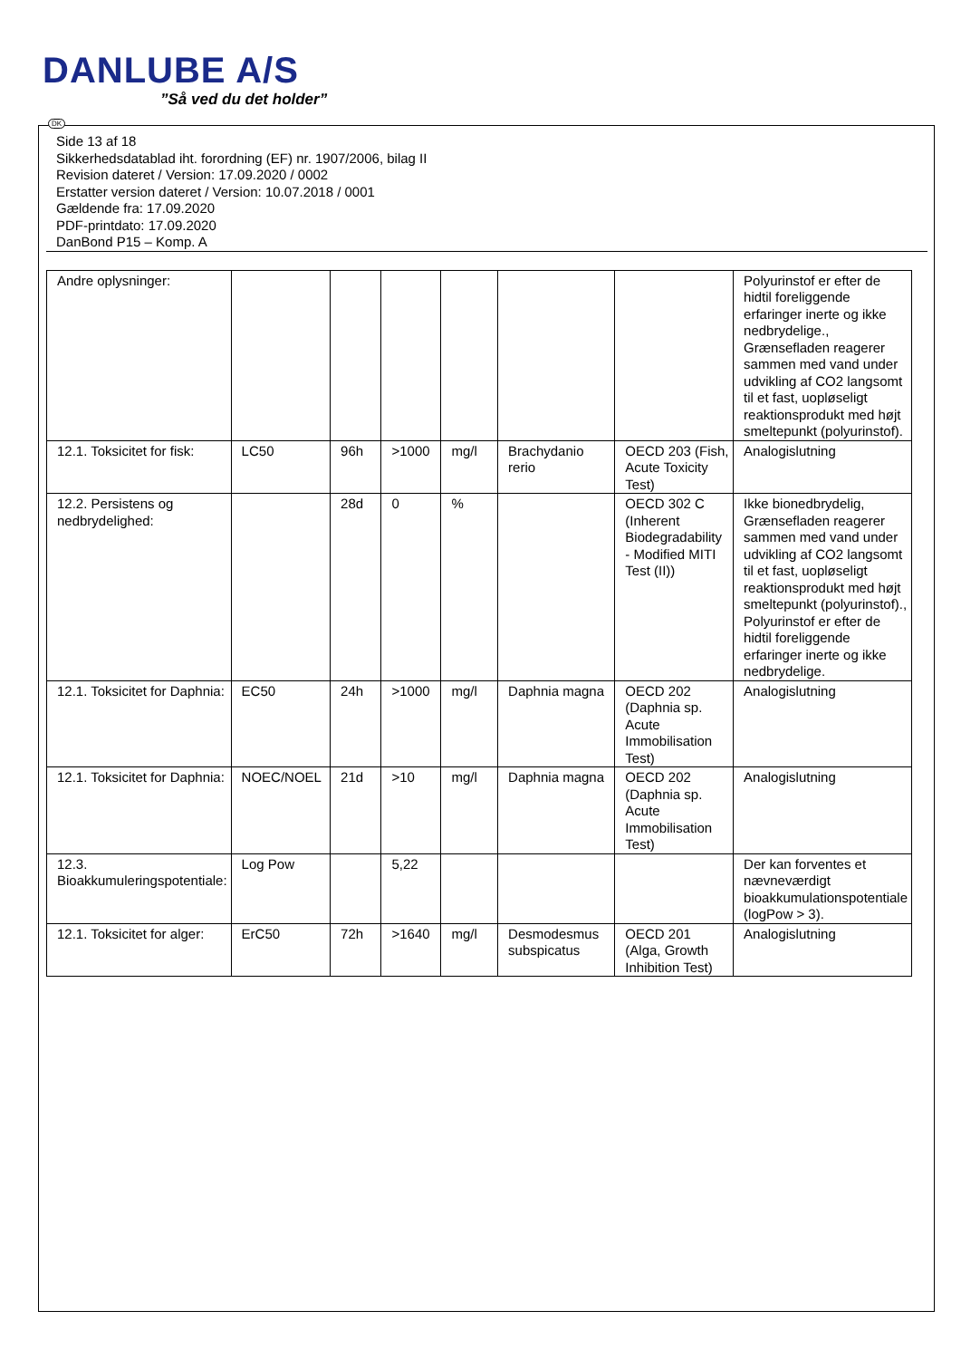DANLUBE A/S
”Så ved du det holder”
DK
Side 13 af 18
Sikkerhedsdatablad iht. forordning (EF) nr. 1907/2006, bilag II
Revision dateret / Version: 17.09.2020 / 0002
Erstatter version dateret / Version: 10.07.2018 / 0001
Gældende fra: 17.09.2020
PDF-printdato: 17.09.2020
DanBond P15 – Komp. A
| Andre oplysninger: | | | | | | | Polyurinstof er efter de hidtil foreliggende erfaringer inerte og ikke nedbrydelige., Grænsefladen reagerer sammen med vand under udvikling af CO2 langsomt til et fast, uopløseligt reaktionsprodukt med højt smeltepunkt (polyurinstof). |
| 12.1. Toksicitet for fisk: | LC50 | 96h | >1000 | mg/l | Brachydanio rerio | OECD 203 (Fish, Acute Toxicity Test) | Analogislutning |
| 12.2. Persistens og nedbrydelighed: | | 28d | 0 | % | | OECD 302 C (Inherent Biodegradability - Modified MITI Test (II)) | Ikke bionedbrydelig, Grænsefladen reagerer sammen med vand under udvikling af CO2 langsomt til et fast, uopløseligt reaktionsprodukt med højt smeltepunkt (polyurinstof)., Polyurinstof er efter de hidtil foreliggende erfaringer inerte og ikke nedbrydelige. |
| 12.1. Toksicitet for Daphnia: | EC50 | 24h | >1000 | mg/l | Daphnia magna | OECD 202 (Daphnia sp. Acute Immobilisation Test) | Analogislutning |
| 12.1. Toksicitet for Daphnia: | NOEC/NOEL | 21d | >10 | mg/l | Daphnia magna | OECD 202 (Daphnia sp. Acute Immobilisation Test) | Analogislutning |
| 12.3. Bioakkumuleringspotentiale: | Log Pow | | 5,22 | | | | Der kan forventes et nævneværdigt bioakkumulationspotentiale (logPow > 3). |
| 12.1. Toksicitet for alger: | ErC50 | 72h | >1640 | mg/l | Desmodesmus subspicatus | OECD 201 (Alga, Growth Inhibition Test) | Analogislutning |